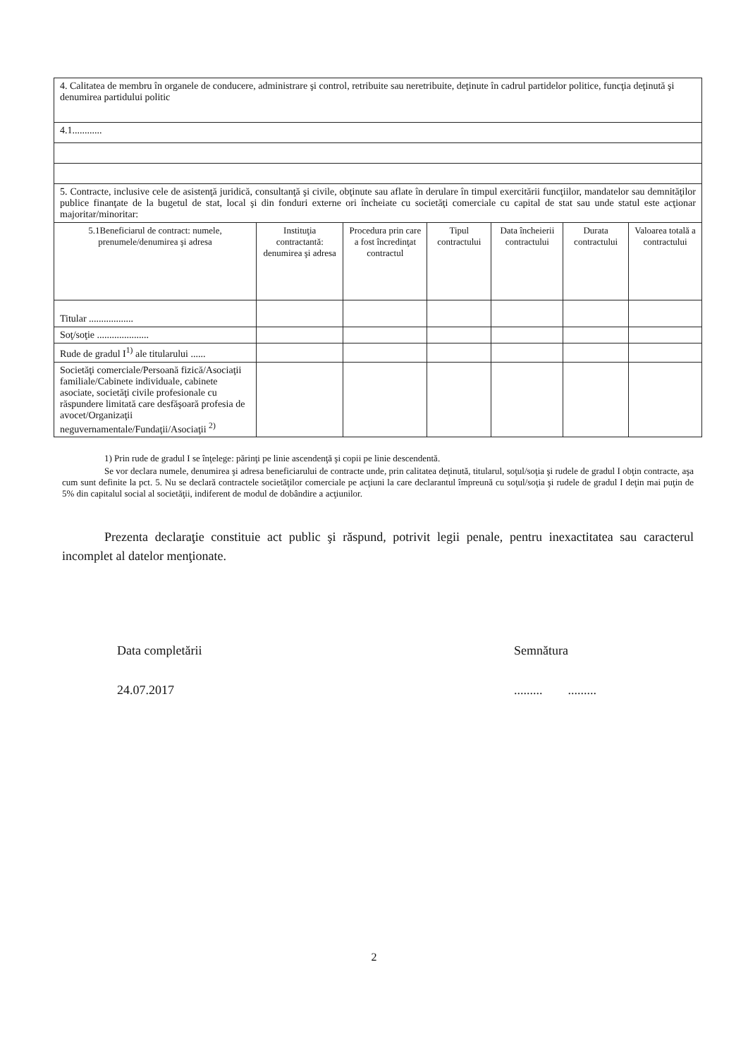| 4. Calitatea de membru în organele de conducere, administrare şi control, retribuite sau neretribuite, deţinute în cadrul partidelor politice, funcţia deţinută şi denumirea partidului politic | | | | | | |
| 4.1............ | | | | | | |
| 5. Contracte, inclusive cele de asistenţă juridică, consultanţă şi civile, obţinute sau aflate în derulare în timpul exercitării funcţiilor, mandatelor sau demnităţilor publice finanţate de la bugetul de stat, local şi din fonduri externe ori încheiate cu societăţi comerciale cu capital de stat sau unde statul este acţionar majoritar/minoritar: | | | | | | |
| 5.1Beneficiarul de contract: numele, prenumele/denumirea şi adresa | Instituţia contractantă: denumirea şi adresa | Procedura prin care a fost încredinţat contractul | Tipul contractului | Data încheierii contractului | Durata contractului | Valoarea totală a contractului |
| Titular .................. | | | | | | |
| Soţ/soţie ..................... | | | | | | |
| Rude de gradul I<sup>1)</sup> ale titularului ...... | | | | | | |
| Societăţi comerciale/Persoană fizică/Asociaţii familiale/Cabinete individuale, cabinete asociate, societăţi civile profesionale cu răspundere limitată care desfăşoară profesia de avocet/Organizaţii neguvernamentale/Fundaţii/Asociaţii <sup>2)</sup> | | | | | | |
1) Prin rude de gradul I se înţelege: părinţi pe linie ascendenţă şi copii pe linie descendentă.
Se vor declara numele, denumirea şi adresa beneficiarului de contracte unde, prin calitatea deţinută, titularul, soţul/soţia şi rudele de gradul I obţin contracte, aşa cum sunt definite la pct. 5. Nu se declară contractele societăţilor comerciale pe acţiuni la care declarantul împreună cu soţul/soţia şi rudele de gradul I deţin mai puţin de 5% din capitalul social al societăţii, indiferent de modul de dobândire a acţiunilor.
Prezenta declaraţie constituie act public şi răspund, potrivit legii penale, pentru inexactitatea sau caracterul incomplet al datelor menţionate.
Data completării
24.07.2017
Semnătura
......... .........
2